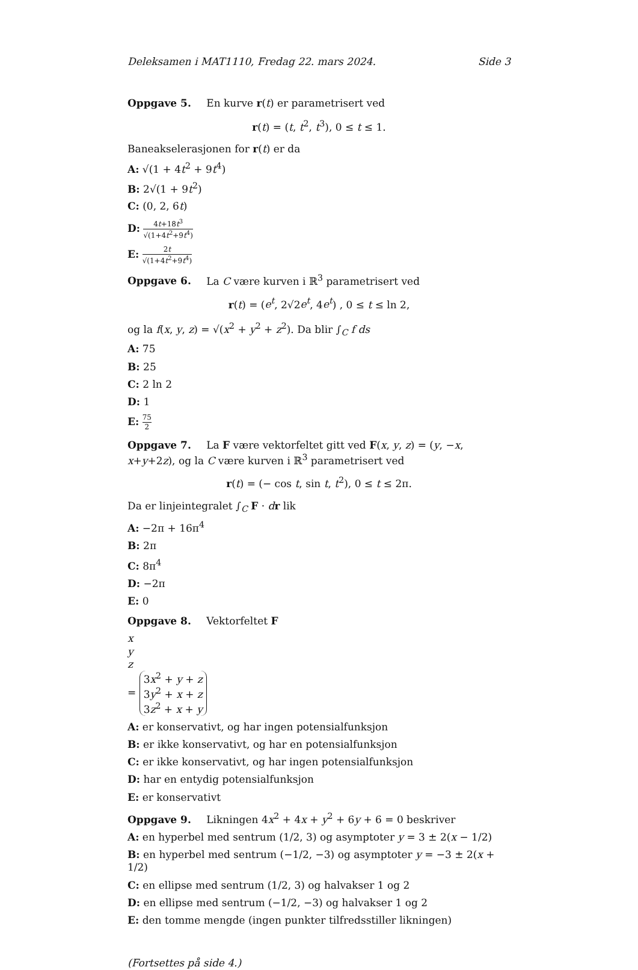Deleksamen i MAT1110, Fredag 22. mars 2024. Side 3
Oppgave 5. En kurve r(t) er parametrisert ved
r(t) = (t, t<sup>2</sup>, t<sup>3</sup>), 0 ≤ t ≤ 1.
Baneakselerasjonen for r(t) er da
A: √(1 + 4t<sup>2</sup> + 9t<sup>4</sup>)
B: 2√(1 + 9t<sup>2</sup>)
C: (0, 2, 6t)
D: 4t+18t<sup>3</sup> √(1+4t<sup>2</sup>+9t<sup>4</sup>)
E: 2t √(1+4t<sup>2</sup>+9t<sup>4</sup>)
Oppgave 6. La C være kurven i ℝ<sup>3</sup> parametrisert ved
r(t) = (e<sup>t</sup>, 2√2e<sup>t</sup>, 4e<sup>t</sup>) , 0 ≤ t ≤ ln 2,
og la f(x, y, z) = √(x<sup>2</sup> + y<sup>2</sup> + z<sup>2</sup>). Da blir ∫<sub>C</sub> f ds
A: 75
B: 25
C: 2 ln 2
D: 1
E: 75 2
Oppgave 7. La F være vektorfeltet gitt ved F(x, y, z) = (y, −x, x+y+2z), og la C være kurven i ℝ<sup>3</sup> parametrisert ved
r(t) = (− cos t, sin t, t<sup>2</sup>), 0 ≤ t ≤ 2π.
Da er linjeintegralet ∫<sub>C</sub> F · dr lik
A: −2π + 16π<sup>4</sup>
B: 2π
C: 8π<sup>4</sup>
D: −2π
E: 0
Oppgave 8. Vektorfeltet F
x
y
z
=
3x<sup>2</sup> + y + z
3y<sup>2</sup> + x + z
3z<sup>2</sup> + x + y
A: er konservativt, og har ingen potensialfunksjon
B: er ikke konservativt, og har en potensialfunksjon
C: er ikke konservativt, og har ingen potensialfunksjon
D: har en entydig potensialfunksjon
E: er konservativt
Oppgave 9. Likningen 4x<sup>2</sup> + 4x + y<sup>2</sup> + 6y + 6 = 0 beskriver
A: en hyperbel med sentrum (1/2, 3) og asymptoter y = 3 ± 2(x − 1/2)
B: en hyperbel med sentrum (−1/2, −3) og asymptoter y = −3 ± 2(x + 1/2)
C: en ellipse med sentrum (1/2, 3) og halvakser 1 og 2
D: en ellipse med sentrum (−1/2, −3) og halvakser 1 og 2
E: den tomme mengde (ingen punkter tilfredsstiller likningen)
(Fortsettes på side 4.)